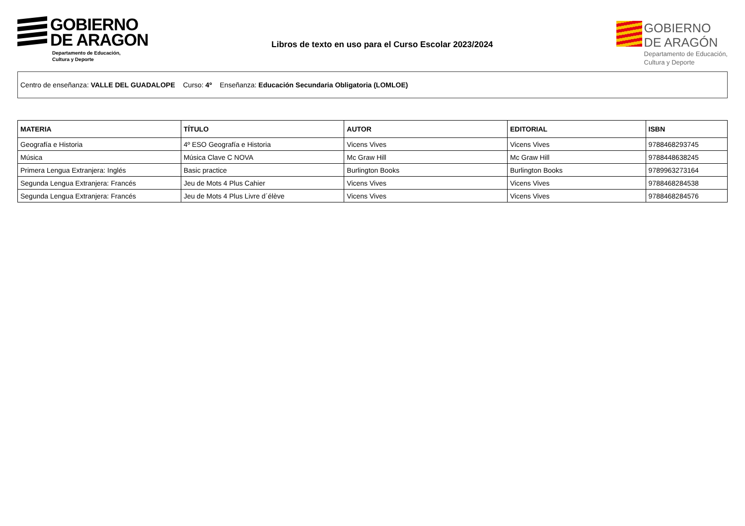GOBIERNO
DE ARAGON
Departamento de Educación,
Cultura y Deporte
Libros de texto en uso para el Curso Escolar 2023/2024
GOBIERNO
DE ARAGÓN
Departamento de Educación,
Cultura y Deporte
Centro de enseñanza: VALLE DEL GUADALOPE Curso: 4º Enseñanza: Educación Secundaria Obligatoria (LOMLOE)
| MATERIA | TÍTULO | AUTOR | EDITORIAL | ISBN |
| --- | --- | --- | --- | --- |
| Geografía e Historia | 4º ESO Geografía e Historia | Vicens Vives | Vicens Vives | 9788468293745 |
| Música | Música Clave C NOVA | Mc Graw Hill | Mc Graw Hill | 9788448638245 |
| Primera Lengua Extranjera: Inglés | Basic practice | Burlington Books | Burlington Books | 9789963273164 |
| Segunda Lengua Extranjera: Francés | Jeu de Mots 4 Plus Cahier | Vicens Vives | Vicens Vives | 9788468284538 |
| Segunda Lengua Extranjera: Francés | Jeu de Mots 4 Plus Livre d´élève | Vicens Vives | Vicens Vives | 9788468284576 |